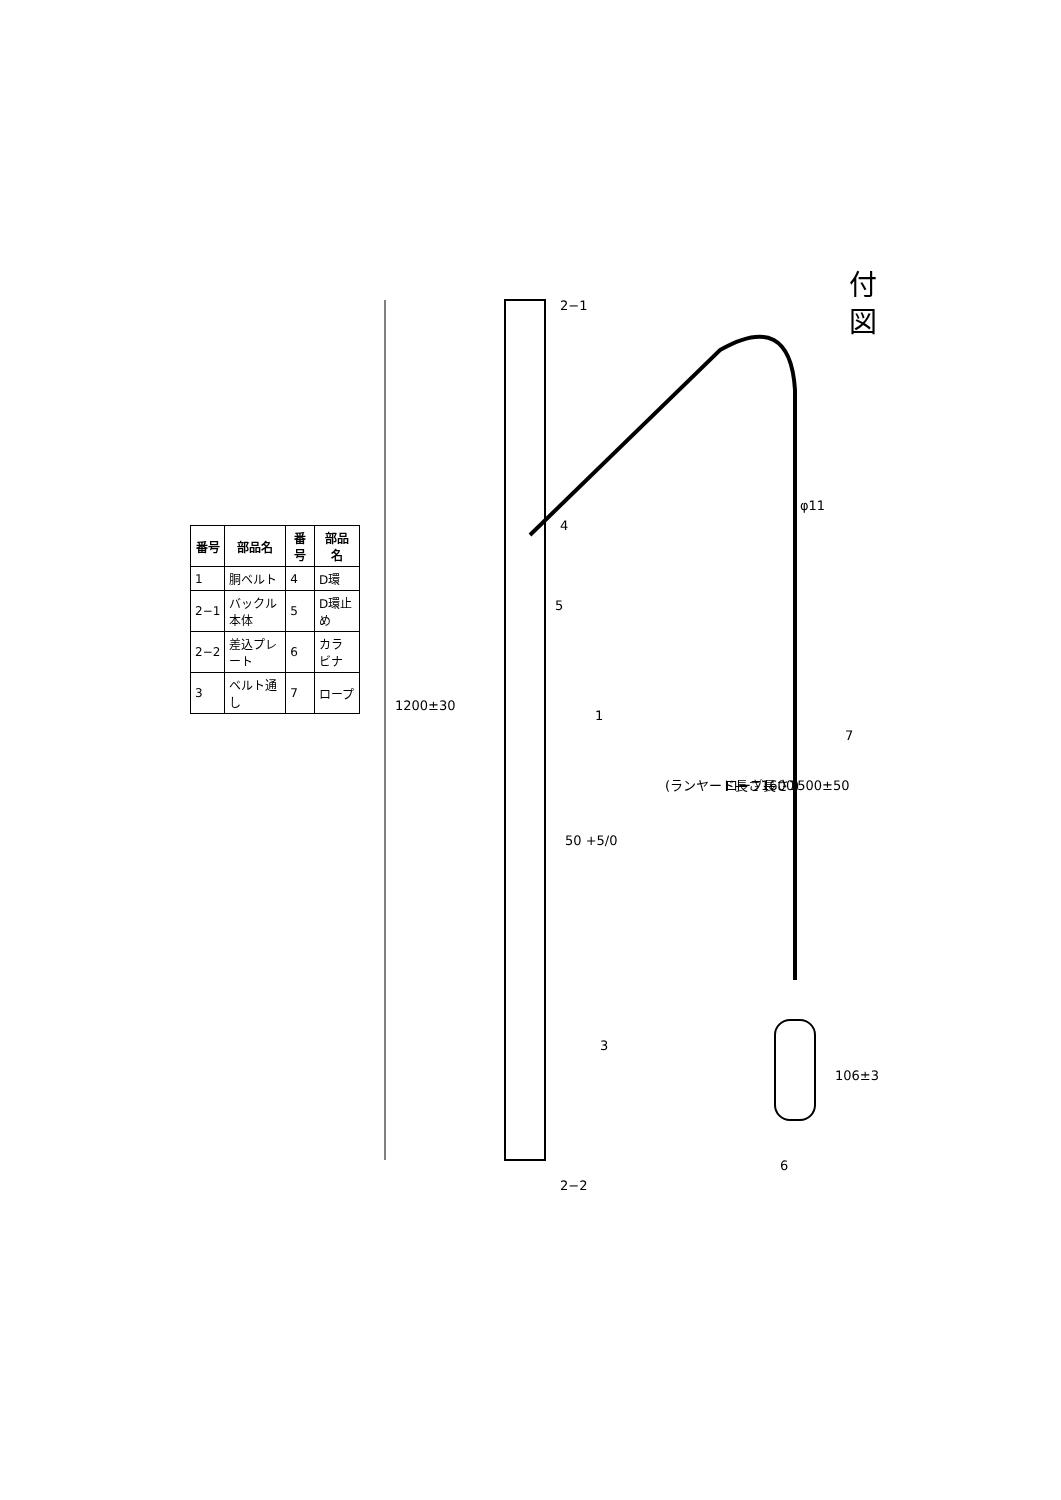付 図
| 番号 | 部品名 | 番号 | 部品名 |
| --- | --- | --- | --- |
| 1 | 胴ベルト | 4 | D環 |
| 2−1 | バックル本体 | 5 | D環止め |
| 2−2 | 差込プレート | 6 | カラビナ |
| 3 | ベルト通し | 7 | ロープ |
1200±30
50 +5/0
φ11
ロープ長さ1500±50
(ランヤード長さ1600)
106±3
2−1
4
5
1
7
3
6
2−2